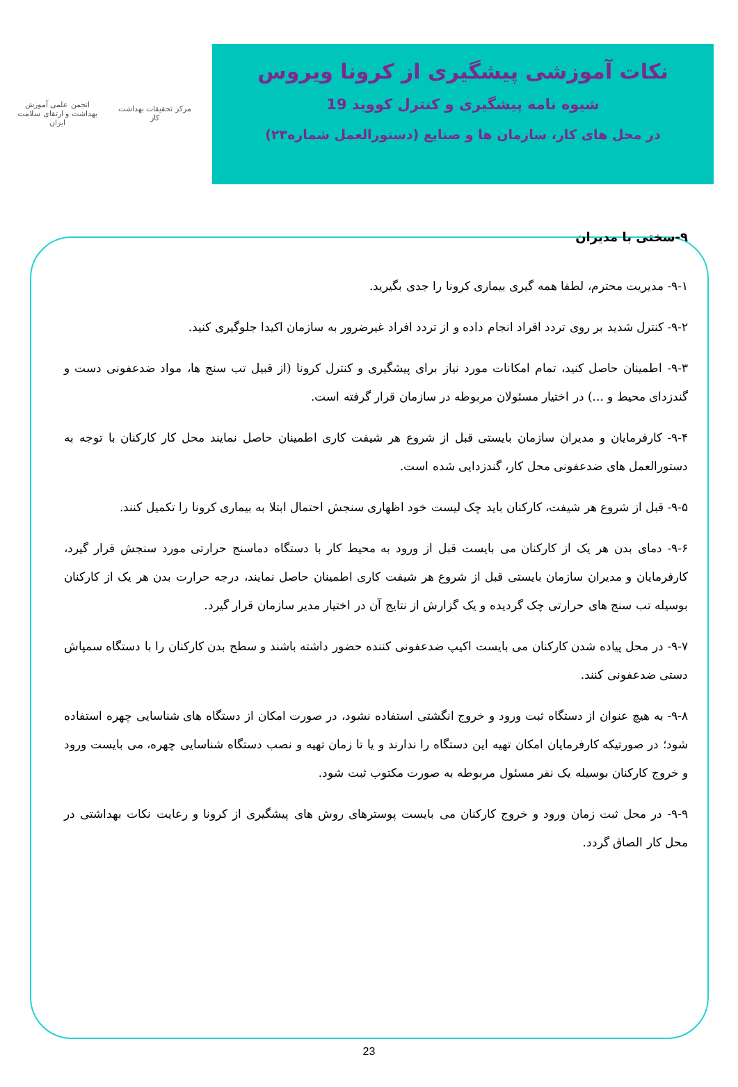مرکز تحقیقات بهداشت کار
انجمن علمی آموزش بهداشت و ارتقای سلامت ایران
نکات آموزشی پیشگیری از کرونا ویروس
شیوه نامه پیشگیری و کنترل کووید 19
در محل های کار، سازمان ها و صنایع (دستورالعمل شماره۲۳)
۹-سختی با مدیران
۹-۱- مدیریت محترم، لطفا همه گیری بیماری کرونا را جدی بگیرید.
۹-۲- کنترل شدید بر روی تردد افراد انجام داده و از تردد افراد غیرضرور به سازمان اکیدا جلوگیری کنید.
۹-۳- اطمینان حاصل کنید، تمام امکانات مورد نیاز برای پیشگیری و کنترل کرونا (از قبیل تب سنج ها، مواد ضدعفونی دست و گندزدای محیط و ...) در اختیار مسئولان مربوطه در سازمان قرار گرفته است.
۹-۴- کارفرمایان و مدیران سازمان بایستی قبل از شروع هر شیفت کاری اطمینان حاصل نمایند محل کار کارکنان با توجه به دستورالعمل های ضدعفونی محل کار، گندزدایی شده است.
۹-۵- قبل از شروع هر شیفت، کارکنان باید چک لیست خود اظهاری سنجش احتمال ابتلا به بیماری کرونا را تکمیل کنند.
۹-۶- دمای بدن هر یک از کارکنان می بایست قبل از ورود به محیط کار با دستگاه دماسنج حرارتی مورد سنجش قرار گیرد، کارفرمایان و مدیران سازمان بایستی قبل از شروع هر شیفت کاری اطمینان حاصل نمایند، درجه حرارت بدن هر یک از کارکنان بوسیله تب سنج های حرارتی چک گردیده و یک گزارش از نتایج آن در اختیار مدیر سازمان قرار گیرد.
۹-۷- در محل پیاده شدن کارکنان می بایست اکیپ ضدعفونی کننده حضور داشته باشند و سطح بدن کارکنان را با دستگاه سمپاش دستی ضدعفونی کنند.
۹-۸- به هیچ عنوان از دستگاه ثبت ورود و خروج انگشتی استفاده نشود، در صورت امکان از دستگاه های شناسایی چهره استفاده شود؛ در صورتیکه کارفرمایان امکان تهیه این دستگاه را ندارند و یا تا زمان تهیه و نصب دستگاه شناسایی چهره، می بایست ورود و خروج کارکنان بوسیله یک نفر مسئول مربوطه به صورت مکتوب ثبت شود.
۹-۹- در محل ثبت زمان ورود و خروج کارکنان می بایست پوسترهای روش های پیشگیری از کرونا و رعایت نکات بهداشتی در محل کار الصاق گردد.
23